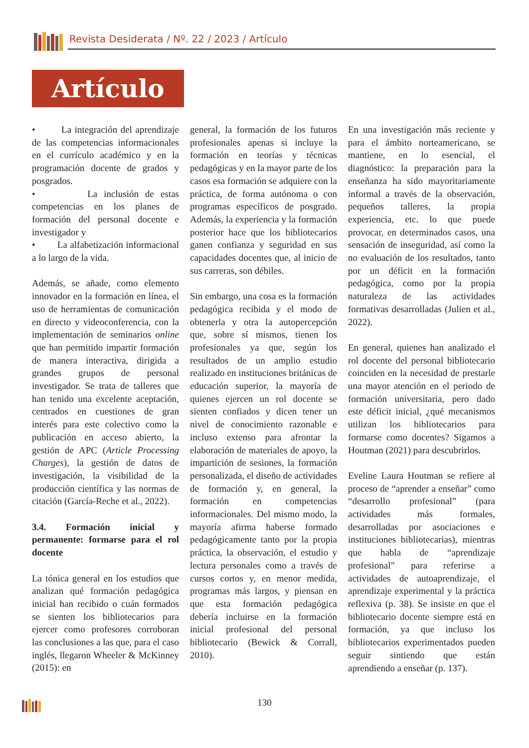Revista Desiderata / Nº. 22 / 2023 / Artículo
Artículo
• La integración del aprendizaje de las competencias informacionales en el currículo académico y en la programación docente de grados y posgrados.
• La inclusión de estas competencias en los planes de formación del personal docente e investigador y
• La alfabetización informacional a lo largo de la vida.
Además, se añade, como elemento innovador en la formación en línea, el uso de herramientas de comunicación en directo y videoconferencia, con la implementación de seminarios online que han permitido impartir formación de manera interactiva, dirigida a grandes grupos de personal investigador. Se trata de talleres que han tenido una excelente aceptación, centrados en cuestiones de gran interés para este colectivo como la publicación en acceso abierto, la gestión de APC (Article Processing Charges), la gestión de datos de investigación, la visibilidad de la producción científica y las normas de citación (García-Reche et al., 2022).
3.4. Formación inicial y permanente: formarse para el rol docente
La tónica general en los estudios que analizan qué formación pedagógica inicial han recibido o cuán formados se sienten los bibliotecarios para ejercer como profesores corroboran las conclusiones a las que, para el caso inglés, llegaron Wheeler & McKinney (2015): en
general, la formación de los futuros profesionales apenas si incluye la formación en teorías y técnicas pedagógicas y en la mayor parte de los casos esa formación se adquiere con la práctica, de forma autónoma o con programas específicos de posgrado. Además, la experiencia y la formación posterior hace que los bibliotecarios ganen confianza y seguridad en sus capacidades docentes que, al inicio de sus carreras, son débiles.
Sin embargo, una cosa es la formación pedagógica recibida y el modo de obtenerla y otra la autopercepción que, sobre sí mismos, tienen los profesionales ya que, según los resultados de un amplio estudio realizado en instituciones británicas de educación superior, la mayoría de quienes ejercen un rol docente se sienten confiados y dicen tener un nivel de conocimiento razonable e incluso extenso para afrontar la elaboración de materiales de apoyo, la impartición de sesiones, la formación personalizada, el diseño de actividades de formación y, en general, la formación en competencias informacionales. Del mismo modo, la mayoría afirma haberse formado pedagógicamente tanto por la propia práctica, la observación, el estudio y lectura personales como a través de cursos cortos y, en menor medida, programas más largos, y piensan en que esta formación pedagógica debería incluirse en la formación inicial profesional del personal bibliotecario (Bewick & Corrall, 2010).
En una investigación más reciente y para el ámbito norteamericano, se mantiene, en lo esencial, el diagnóstico: la preparación para la enseñanza ha sido mayoritariamente informal a través de la observación, pequeños talleres, la propia experiencia, etc. lo que puede provocar, en determinados casos, una sensación de inseguridad, así como la no evaluación de los resultados, tanto por un déficit en la formación pedagógica, como por la propia naturaleza de las actividades formativas desarrolladas (Julien et al., 2022).
En general, quienes han analizado el rol docente del personal bibliotecario coinciden en la necesidad de prestarle una mayor atención en el periodo de formación universitaria, pero dado este déficit inicial, ¿qué mecanismos utilizan los bibliotecarios para formarse como docentes? Sigamos a Houtman (2021) para descubrirlos.
Eveline Laura Houtman se refiere al proceso de “aprender a enseñar” como “desarrollo profesional” (para actividades más formales, desarrolladas por asociaciones e instituciones bibliotecarias), mientras que habla de “aprendizaje profesional” para referirse a actividades de autoaprendizaje, el aprendizaje experimental y la práctica reflexiva (p. 38). Se insiste en que el bibliotecario docente siempre está en formación, ya que incluso los bibliotecarios experimentados pueden seguir sintiendo que están aprendiendo a enseñar (p. 137).
130